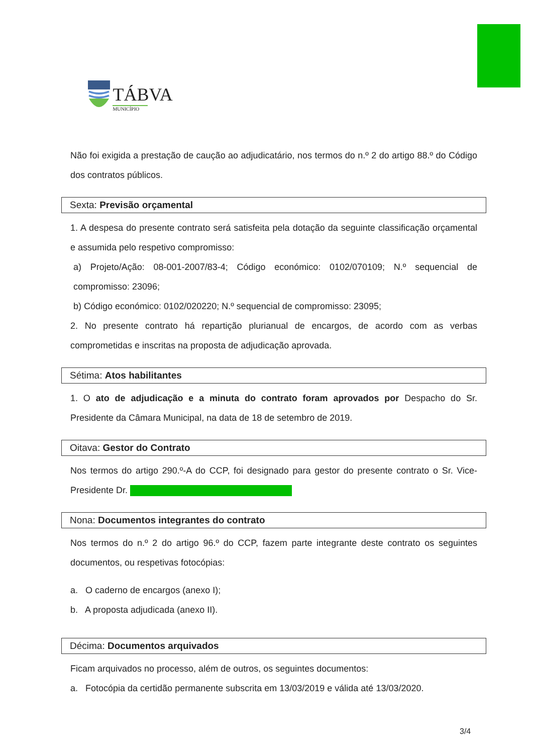TÁBVA
MUNICÍPIO
Não foi exigida a prestação de caução ao adjudicatário, nos termos do n.º 2 do artigo 88.º do Código dos contratos públicos.
Sexta: Previsão orçamental
1. A despesa do presente contrato será satisfeita pela dotação da seguinte classificação orçamental e assumida pelo respetivo compromisso:
a) Projeto/Ação: 08-001-2007/83-4; Código económico: 0102/070109; N.º sequencial de compromisso: 23096;
b) Código económico: 0102/020220; N.º sequencial de compromisso: 23095;
2. No presente contrato há repartição plurianual de encargos, de acordo com as verbas comprometidas e inscritas na proposta de adjudicação aprovada.
Sétima: Atos habilitantes
1. O ato de adjudicação e a minuta do contrato foram aprovados por Despacho do Sr. Presidente da Câmara Municipal, na data de 18 de setembro de 2019.
Oitava: Gestor do Contrato
Nos termos do artigo 290.º-A do CCP, foi designado para gestor do presente contrato o Sr. Vice-Presidente Dr.
Nona: Documentos integrantes do contrato
Nos termos do n.º 2 do artigo 96.º do CCP, fazem parte integrante deste contrato os seguintes documentos, ou respetivas fotocópias:
a. O caderno de encargos (anexo I);
b. A proposta adjudicada (anexo II).
Décima: Documentos arquivados
Ficam arquivados no processo, além de outros, os seguintes documentos:
a. Fotocópia da certidão permanente subscrita em 13/03/2019 e válida até 13/03/2020.
3/4